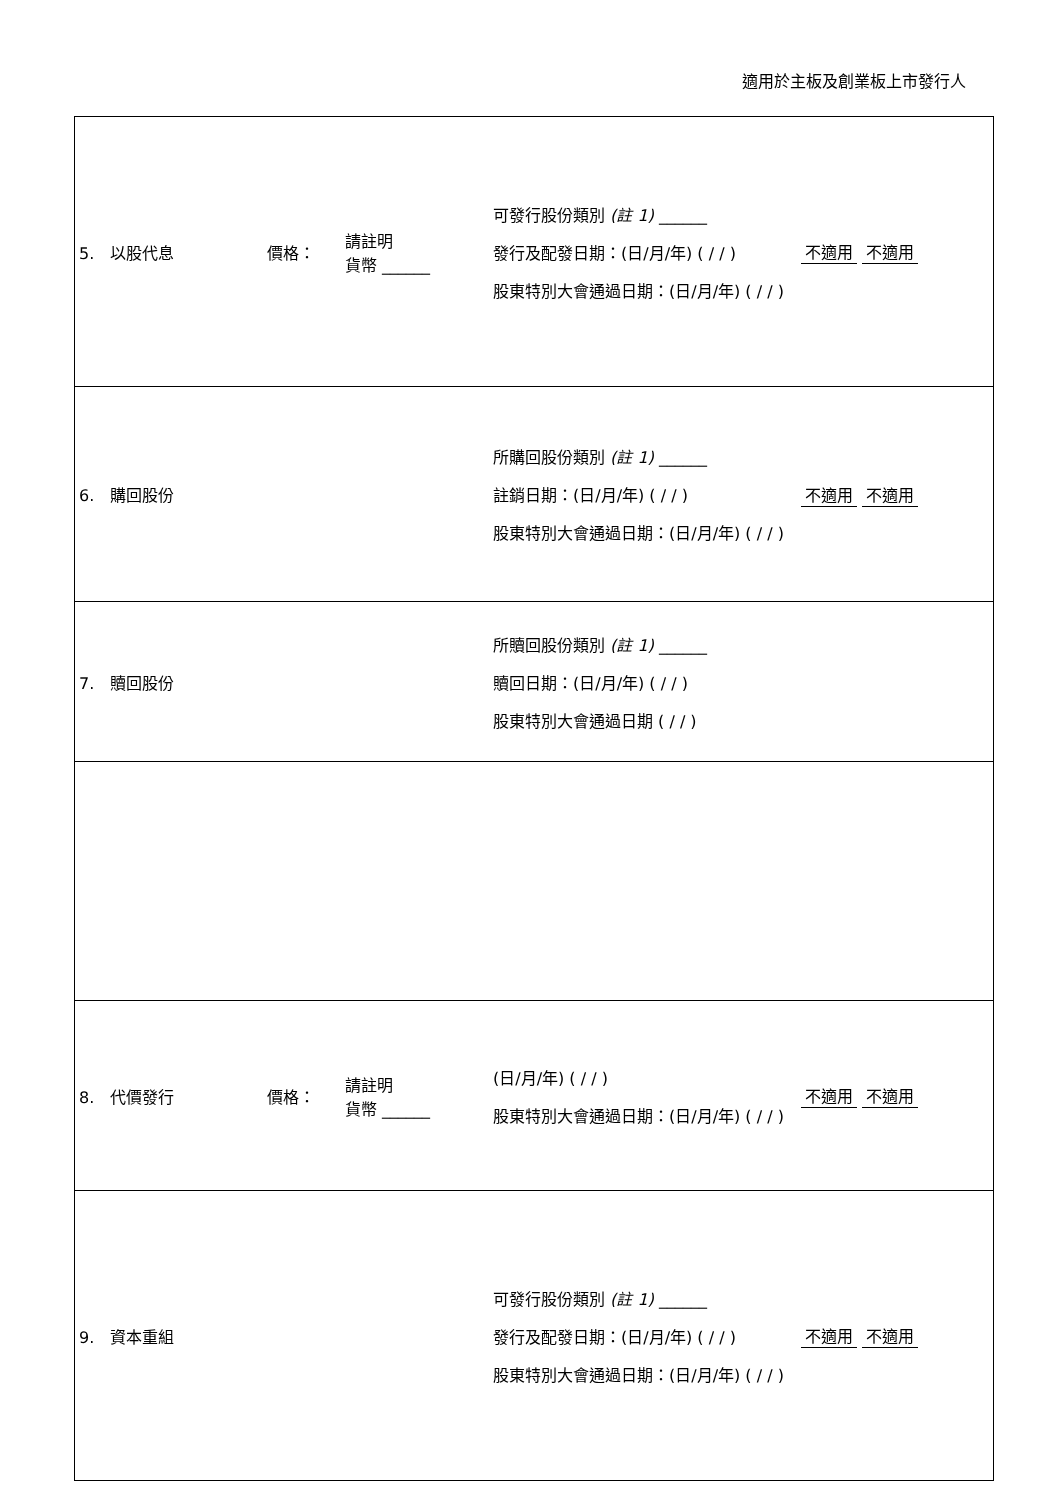適用於主板及創業板上市發行人
| 5. 以股代息 | 價格： | 請註明 貨幣 ______ | 可發行股份類別 (註 1) ______ 發行及配發日期：(日/月/年) ( / / ) 股東特別大會通過日期：(日/月/年) ( / / ) | 不適用 不適用 |
| 6. 購回股份 | | | 所購回股份類別 (註 1) ______ 註銷日期：(日/月/年) ( / / ) 股東特別大會通過日期：(日/月/年) ( / / ) | 不適用 不適用 |
| 7. 贖回股份 | | | 所贖回股份類別 (註 1) ______ 贖回日期：(日/月/年) ( / / ) 股東特別大會通過日期 ( / / ) | |
| 8. 代價發行 | 價格： | 請註明 貨幣 ______ | (日/月/年) ( / / ) 股東特別大會通過日期：(日/月/年) ( / / ) | 不適用 不適用 |
| 9. 資本重組 | | | 可發行股份類別 (註 1) ______ 發行及配發日期：(日/月/年) ( / / ) 股東特別大會通過日期：(日/月/年) ( / / ) | 不適用 不適用 |